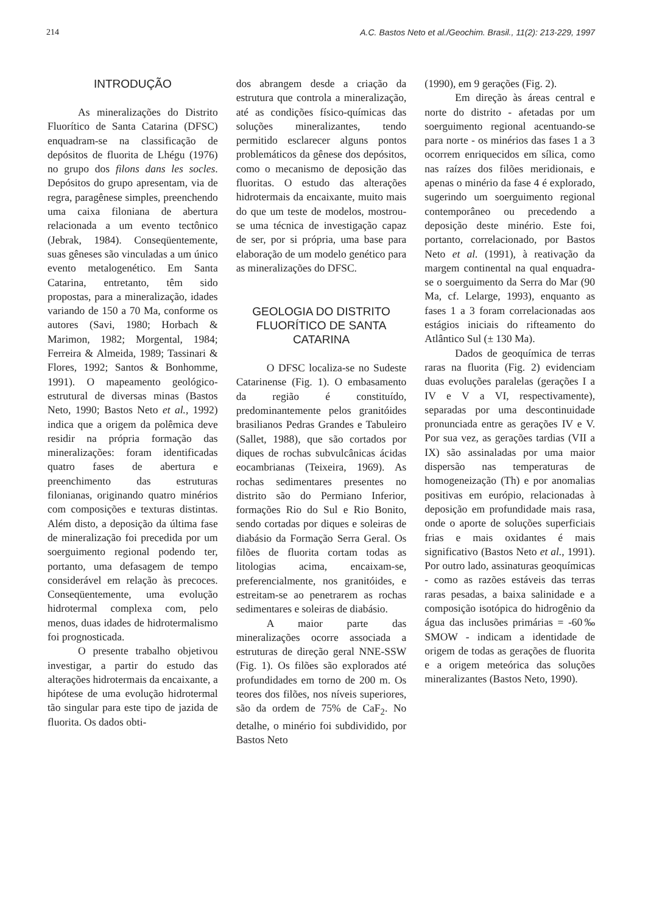214 A.C. Bastos Neto et al./Geochim. Brasil., 11(2): 213-229, 1997
INTRODUÇÃO
As mineralizações do Distrito Fluorítico de Santa Catarina (DFSC) enquadram-se na classificação de depósitos de fluorita de Lhégu (1976) no grupo dos filons dans les socles. Depósitos do grupo apresentam, via de regra, paragênese simples, preenchendo uma caixa filoniana de abertura relacionada a um evento tectônico (Jebrak, 1984). Conseqüentemente, suas gêneses são vinculadas a um único evento metalogenético. Em Santa Catarina, entretanto, têm sido propostas, para a mineralização, idades variando de 150 a 70 Ma, conforme os autores (Savi, 1980; Horbach & Marimon, 1982; Morgental, 1984; Ferreira & Almeida, 1989; Tassinari & Flores, 1992; Santos & Bonhomme, 1991). O mapeamento geológico-estrutural de diversas minas (Bastos Neto, 1990; Bastos Neto et al., 1992) indica que a origem da polêmica deve residir na própria formação das mineralizações: foram identificadas quatro fases de abertura e preenchimento das estruturas filonianas, originando quatro minérios com composições e texturas distintas. Além disto, a deposição da última fase de mineralização foi precedida por um soerguimento regional podendo ter, portanto, uma defasagem de tempo considerável em relação às precoces. Conseqüentemente, uma evolução hidrotermal complexa com, pelo menos, duas idades de hidrotermalismo foi prognosticada.
O presente trabalho objetivou investigar, a partir do estudo das alterações hidrotermais da encaixante, a hipótese de uma evolução hidrotermal tão singular para este tipo de jazida de fluorita. Os dados obti-
dos abrangem desde a criação da estrutura que controla a mineralização, até as condições físico-químicas das soluções mineralizantes, tendo permitido esclarecer alguns pontos problemáticos da gênese dos depósitos, como o mecanismo de deposição das fluoritas. O estudo das alterações hidrotermais da encaixante, muito mais do que um teste de modelos, mostrou-se uma técnica de investigação capaz de ser, por si própria, uma base para elaboração de um modelo genético para as mineralizações do DFSC.
GEOLOGIA DO DISTRITO FLUORÍTICO DE SANTA CATARINA
O DFSC localiza-se no Sudeste Catarinense (Fig. 1). O embasamento da região é constituído, predominantemente pelos granitóides brasilianos Pedras Grandes e Tabuleiro (Sallet, 1988), que são cortados por diques de rochas subvulcânicas ácidas eocambrianas (Teixeira, 1969). As rochas sedimentares presentes no distrito são do Permiano Inferior, formações Rio do Sul e Rio Bonito, sendo cortadas por diques e soleiras de diabásio da Formação Serra Geral. Os filões de fluorita cortam todas as litologias acima, encaixam-se, preferencialmente, nos granitóides, e estreitam-se ao penetrarem as rochas sedimentares e soleiras de diabásio.
A maior parte das mineralizações ocorre associada a estruturas de direção geral NNE-SSW (Fig. 1). Os filões são explorados até profundidades em torno de 200 m. Os teores dos filões, nos níveis superiores, são da ordem de 75% de CaF<sub>2</sub>. No detalhe, o minério foi subdividido, por Bastos Neto
(1990), em 9 gerações (Fig. 2).
Em direção às áreas central e norte do distrito - afetadas por um soerguimento regional acentuando-se para norte - os minérios das fases 1 a 3 ocorrem enriquecidos em sílica, como nas raízes dos filões meridionais, e apenas o minério da fase 4 é explorado, sugerindo um soerguimento regional contemporâneo ou precedendo a deposição deste minério. Este foi, portanto, correlacionado, por Bastos Neto et al. (1991), à reativação da margem continental na qual enquadra-se o soerguimento da Serra do Mar (90 Ma, cf. Lelarge, 1993), enquanto as fases 1 a 3 foram correlacionadas aos estágios iniciais do rifteamento do Atlântico Sul (± 130 Ma).
Dados de geoquímica de terras raras na fluorita (Fig. 2) evidenciam duas evoluções paralelas (gerações I a IV e V a VI, respectivamente), separadas por uma descontinuidade pronunciada entre as gerações IV e V. Por sua vez, as gerações tardias (VII a IX) são assinaladas por uma maior dispersão nas temperaturas de homogeneização (Th) e por anomalias positivas em európio, relacionadas à deposição em profundidade mais rasa, onde o aporte de soluções superficiais frias e mais oxidantes é mais significativo (Bastos Neto et al., 1991). Por outro lado, assinaturas geoquímicas - como as razões estáveis das terras raras pesadas, a baixa salinidade e a composição isotópica do hidrogênio da água das inclusões primárias = -60‰ SMOW - indicam a identidade de origem de todas as gerações de fluorita e a origem meteórica das soluções mineralizantes (Bastos Neto, 1990).